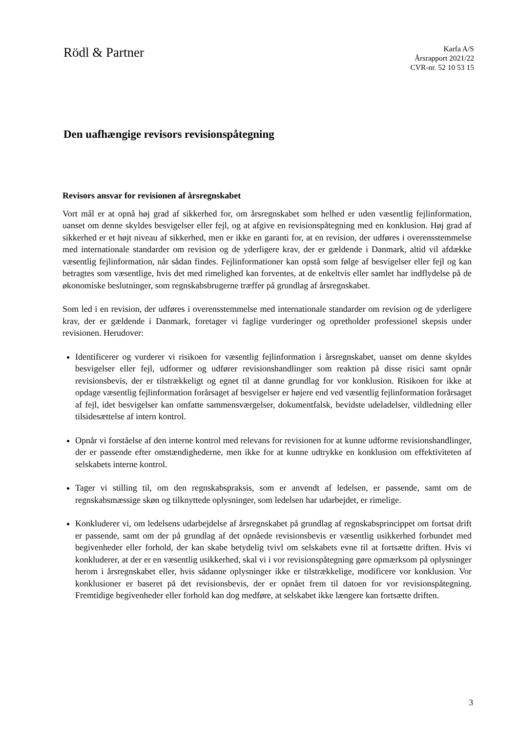Rödl & Partner
Karfa A/S
Årsrapport 2021/22
CVR-nr. 52 10 53 15
Den uafhængige revisors revisionspåtegning
Revisors ansvar for revisionen af årsregnskabet
Vort mål er at opnå høj grad af sikkerhed for, om årsregnskabet som helhed er uden væsentlig fejlinformation, uanset om denne skyldes besvigelser eller fejl, og at afgive en revisionspåtegning med en konklusion. Høj grad af sikkerhed er et højt niveau af sikkerhed, men er ikke en garanti for, at en revision, der udføres i overensstemmelse med internationale standarder om revision og de yderligere krav, der er gældende i Danmark, altid vil afdække væsentlig fejlinformation, når sådan findes. Fejlinformationer kan opstå som følge af besvigelser eller fejl og kan betragtes som væsentlige, hvis det med rimelighed kan forventes, at de enkeltvis eller samlet har indflydelse på de økonomiske beslutninger, som regnskabsbrugerne træffer på grundlag af årsregnskabet.
Som led i en revision, der udføres i overensstemmelse med internationale standarder om revision og de yderligere krav, der er gældende i Danmark, foretager vi faglige vurderinger og opretholder professionel skepsis under revisionen. Herudover:
Identificerer og vurderer vi risikoen for væsentlig fejlinformation i årsregnskabet, uanset om denne skyldes besvigelser eller fejl, udformer og udfører revisionshandlinger som reaktion på disse risici samt opnår revisionsbevis, der er tilstrækkeligt og egnet til at danne grundlag for vor konklusion. Risikoen for ikke at opdage væsentlig fejlinformation forårsaget af besvigelser er højere end ved væsentlig fejlinformation forårsaget af fejl, idet besvigelser kan omfatte sammensværgelser, dokumentfalsk, bevidste udeladelser, vildledning eller tilsidesættelse af intern kontrol.
Opnår vi forståelse af den interne kontrol med relevans for revisionen for at kunne udforme revisionshandlinger, der er passende efter omstændighederne, men ikke for at kunne udtrykke en konklusion om effektiviteten af selskabets interne kontrol.
Tager vi stilling til, om den regnskabspraksis, som er anvendt af ledelsen, er passende, samt om de regnskabsmæssige skøn og tilknyttede oplysninger, som ledelsen har udarbejdet, er rimelige.
Konkluderer vi, om ledelsens udarbejdelse af årsregnskabet på grundlag af regnskabsprincippet om fortsat drift er passende, samt om der på grundlag af det opnåede revisionsbevis er væsentlig usikkerhed forbundet med begivenheder eller forhold, der kan skabe betydelig tvivl om selskabets evne til at fortsætte driften. Hvis vi konkluderer, at der er en væsentlig usikkerhed, skal vi i vor revisionspåtegning gøre opmærksom på oplysninger herom i årsregnskabet eller, hvis sådanne oplysninger ikke er tilstrækkelige, modificere vor konklusion. Vor konklusioner er baseret på det revisionsbevis, der er opnået frem til datoen for vor revisionspåtegning. Fremtidige begivenheder eller forhold kan dog medføre, at selskabet ikke længere kan fortsætte driften.
3